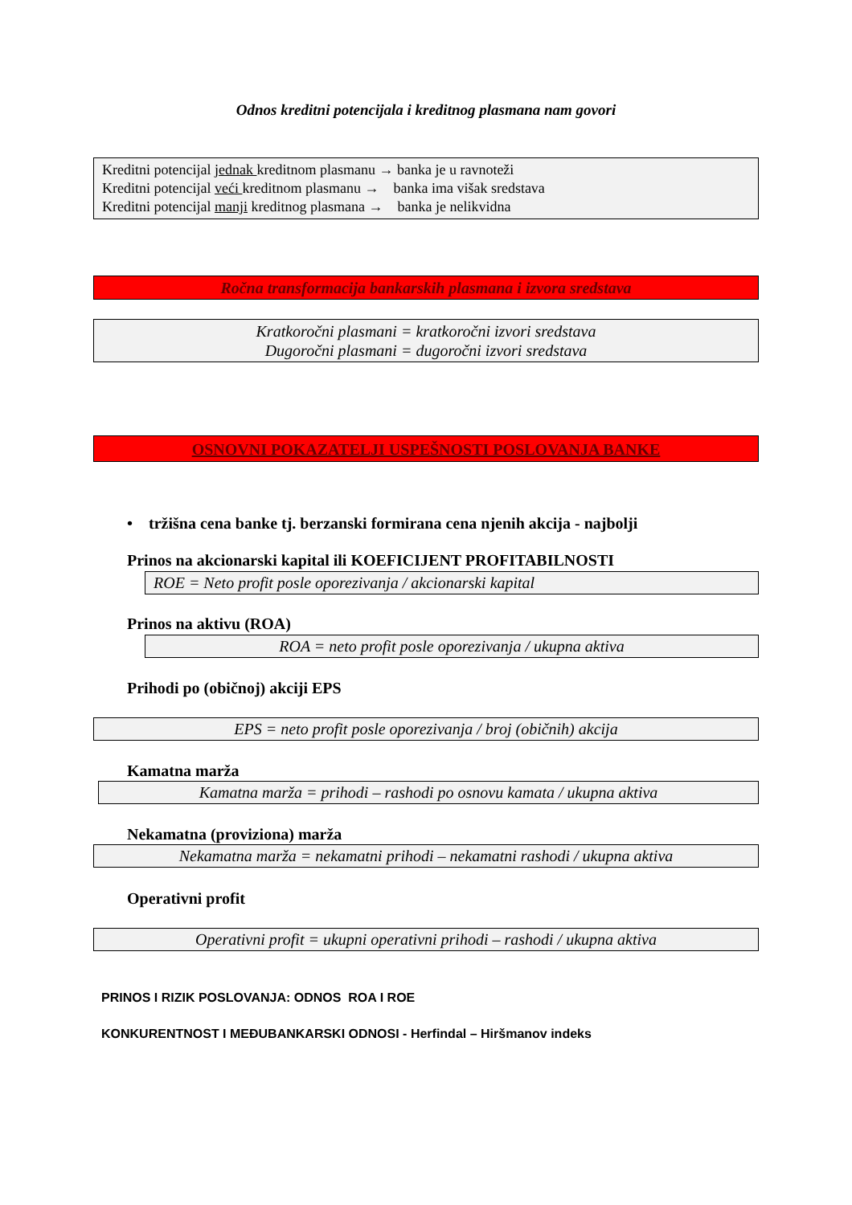Odnos kreditni potencijala i kreditnog plasmana nam govori
Kreditni potencijal jednak kreditnom plasmanu → banka je u ravnoteži
Kreditni potencijal veći kreditnom plasmanu → banka ima višak sredstava
Kreditni potencijal manji kreditnog plasmana → banka je nelikvidna
Ročna transformacija bankarskih plasmana i izvora sredstava
Kratkoročni plasmani = kratkoročni izvori sredstava
Dugoročni plasmani = dugoročni izvori sredstava
OSNOVNI POKAZATELJI USPEŠNOSTI POSLOVANJA BANKE
• tržišna cena banke tj. berzanski formirana cena njenih akcija - najbolji
Prinos na akcionarski kapital ili KOEFICIJENT PROFITABILNOSTI
ROE = Neto profit posle oporezivanja / akcionarski kapital
Prinos na aktivu (ROA)
ROA = neto profit posle oporezivanja / ukupna aktiva
Prihodi po (običnoj) akciji EPS
EPS = neto profit posle oporezivanja / broj (običnih) akcija
Kamatna marža
Kamatna marža = prihodi – rashodi po osnovu kamata / ukupna aktiva
Nekamatna (proviziona) marža
Nekamatna marža = nekamatni prihodi – nekamatni rashodi / ukupna aktiva
Operativni profit
Operativni profit = ukupni operativni prihodi – rashodi / ukupna aktiva
PRINOS I RIZIK POSLOVANJA: ODNOS ROA I ROE
KONKURENTNOST I MEĐUBANKARSKI ODNOSI - Herfindal – Hiršmanov indeks